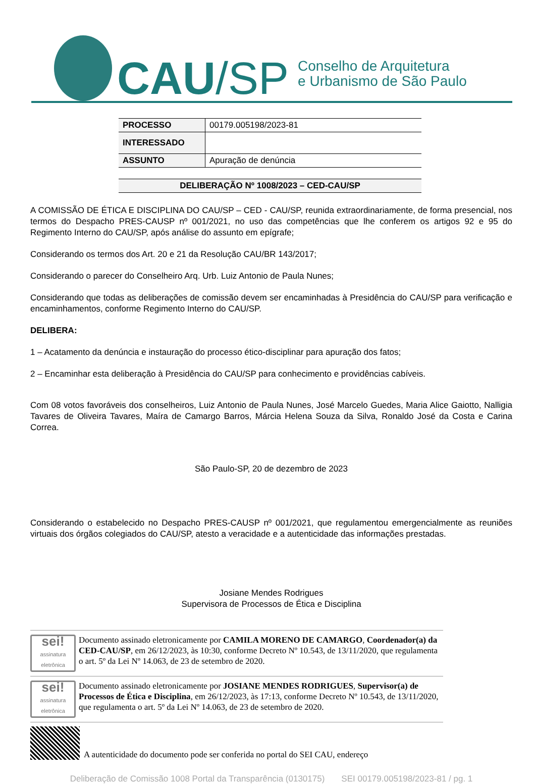CAU /SP
Conselho de Arquitetura
e Urbanismo de São Paulo
| PROCESSO | 00179.005198/2023-81 |
| INTERESSADO | |
| ASSUNTO | Apuração de denúncia |
DELIBERAÇÃO Nº 1008/2023 – CED-CAU/SP
A COMISSÃO DE ÉTICA E DISCIPLINA DO CAU/SP – CED - CAU/SP, reunida extraordinariamente, de forma presencial, nos termos do Despacho PRES-CAUSP nº 001/2021, no uso das competências que lhe conferem os artigos 92 e 95 do Regimento Interno do CAU/SP, após análise do assunto em epígrafe;
Considerando os termos dos Art. 20 e 21 da Resolução CAU/BR 143/2017;
Considerando o parecer do Conselheiro Arq. Urb. Luiz Antonio de Paula Nunes;
Considerando que todas as deliberações de comissão devem ser encaminhadas à Presidência do CAU/SP para verificação e encaminhamentos, conforme Regimento Interno do CAU/SP.
DELIBERA:
1 – Acatamento da denúncia e instauração do processo ético-disciplinar para apuração dos fatos;
2 – Encaminhar esta deliberação à Presidência do CAU/SP para conhecimento e providências cabíveis.
Com 08 votos favoráveis dos conselheiros, Luiz Antonio de Paula Nunes, José Marcelo Guedes, Maria Alice Gaiotto, Nalligia Tavares de Oliveira Tavares, Maíra de Camargo Barros, Márcia Helena Souza da Silva, Ronaldo José da Costa e Carina Correa.
São Paulo-SP, 20 de dezembro de 2023
Considerando o estabelecido no Despacho PRES-CAUSP nº 001/2021, que regulamentou emergencialmente as reuniões virtuais dos órgãos colegiados do CAU/SP, atesto a veracidade e a autenticidade das informações prestadas.
Josiane Mendes Rodrigues
Supervisora de Processos de Ética e Disciplina
sei!
assinatura eletrônica
Documento assinado eletronicamente por CAMILA MORENO DE CAMARGO, Coordenador(a) da CED-CAU/SP, em 26/12/2023, às 10:30, conforme Decreto Nº 10.543, de 13/11/2020, que regulamenta o art. 5º da Lei Nº 14.063, de 23 de setembro de 2020.
sei!
assinatura eletrônica
Documento assinado eletronicamente por JOSIANE MENDES RODRIGUES, Supervisor(a) de Processos de Ética e Disciplina, em 26/12/2023, às 17:13, conforme Decreto Nº 10.543, de 13/11/2020, que regulamenta o art. 5º da Lei Nº 14.063, de 23 de setembro de 2020.
A autenticidade do documento pode ser conferida no portal do SEI CAU, endereço
Deliberação de Comissão 1008 Portal da Transparência (0130175) SEI 00179.005198/2023-81 / pg. 1